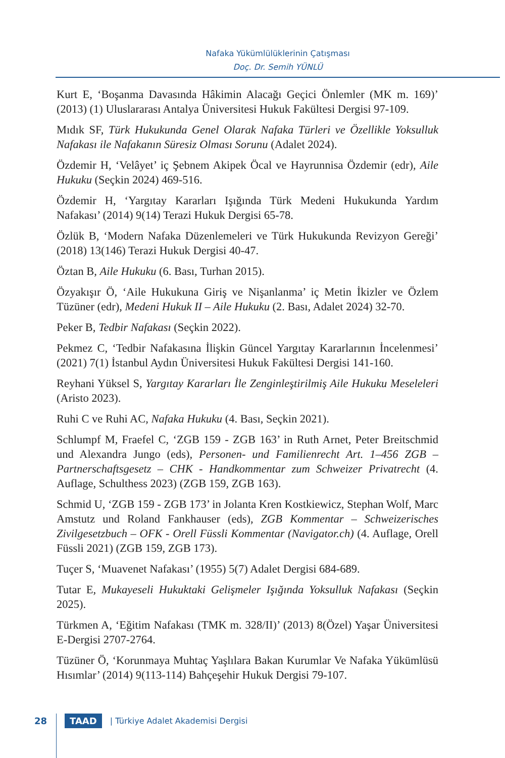Nafaka Yükümlülüklerinin Çatışması
Doç. Dr. Semih YÜNLÜ
Kurt E, ‘Boşanma Davasında Hâkimin Alacağı Geçici Önlemler (MK m. 169)’ (2013) (1) Uluslararası Antalya Üniversitesi Hukuk Fakültesi Dergisi 97-109.
Mıdık SF, Türk Hukukunda Genel Olarak Nafaka Türleri ve Özellikle Yoksulluk Nafakası ile Nafakanın Süresiz Olması Sorunu (Adalet 2024).
Özdemir H, ‘Velâyet’ iç Şebnem Akipek Öcal ve Hayrunnisa Özdemir (edr), Aile Hukuku (Seçkin 2024) 469-516.
Özdemir H, ‘Yargıtay Kararları Işığında Türk Medeni Hukukunda Yardım Nafakası’ (2014) 9(14) Terazi Hukuk Dergisi 65-78.
Özlük B, ‘Modern Nafaka Düzenlemeleri ve Türk Hukukunda Revizyon Gereği’ (2018) 13(146) Terazi Hukuk Dergisi 40-47.
Öztan B, Aile Hukuku (6. Bası, Turhan 2015).
Özyakışır Ö, ‘Aile Hukukuna Giriş ve Nişanlanma’ iç Metin İkizler ve Özlem Tüzüner (edr), Medeni Hukuk II – Aile Hukuku (2. Bası, Adalet 2024) 32-70.
Peker B, Tedbir Nafakası (Seçkin 2022).
Pekmez C, ‘Tedbir Nafakasına İlişkin Güncel Yargıtay Kararlarının İncelenmesi’ (2021) 7(1) İstanbul Aydın Üniversitesi Hukuk Fakültesi Dergisi 141-160.
Reyhani Yüksel S, Yargıtay Kararları İle Zenginleştirilmiş Aile Hukuku Meseleleri (Aristo 2023).
Ruhi C ve Ruhi AC, Nafaka Hukuku (4. Bası, Seçkin 2021).
Schlumpf M, Fraefel C, ‘ZGB 159 - ZGB 163’ in Ruth Arnet, Peter Breitschmid und Alexandra Jungo (eds), Personen- und Familienrecht Art. 1–456 ZGB – Partnerschaftsgesetz – CHK - Handkommentar zum Schweizer Privatrecht (4. Auflage, Schulthess 2023) (ZGB 159, ZGB 163).
Schmid U, ‘ZGB 159 - ZGB 173’ in Jolanta Kren Kostkiewicz, Stephan Wolf, Marc Amstutz und Roland Fankhauser (eds), ZGB Kommentar – Schweizerisches Zivilgesetzbuch – OFK - Orell Füssli Kommentar (Navigator.ch) (4. Auflage, Orell Füssli 2021) (ZGB 159, ZGB 173).
Tuçer S, ‘Muavenet Nafakası’ (1955) 5(7) Adalet Dergisi 684-689.
Tutar E, Mukayeseli Hukuktaki Gelişmeler Işığında Yoksulluk Nafakası (Seçkin 2025).
Türkmen A, ‘Eğitim Nafakası (TMK m. 328/II)’ (2013) 8(Özel) Yaşar Üniversitesi E-Dergisi 2707-2764.
Tüzüner Ö, ‘Korunmaya Muhtaç Yaşlılara Bakan Kurumlar Ve Nafaka Yükümlüsü Hısımlar’ (2014) 9(113-114) Bahçeşehir Hukuk Dergisi 79-107.
28 TAAD | Türkiye Adalet Akademisi Dergisi